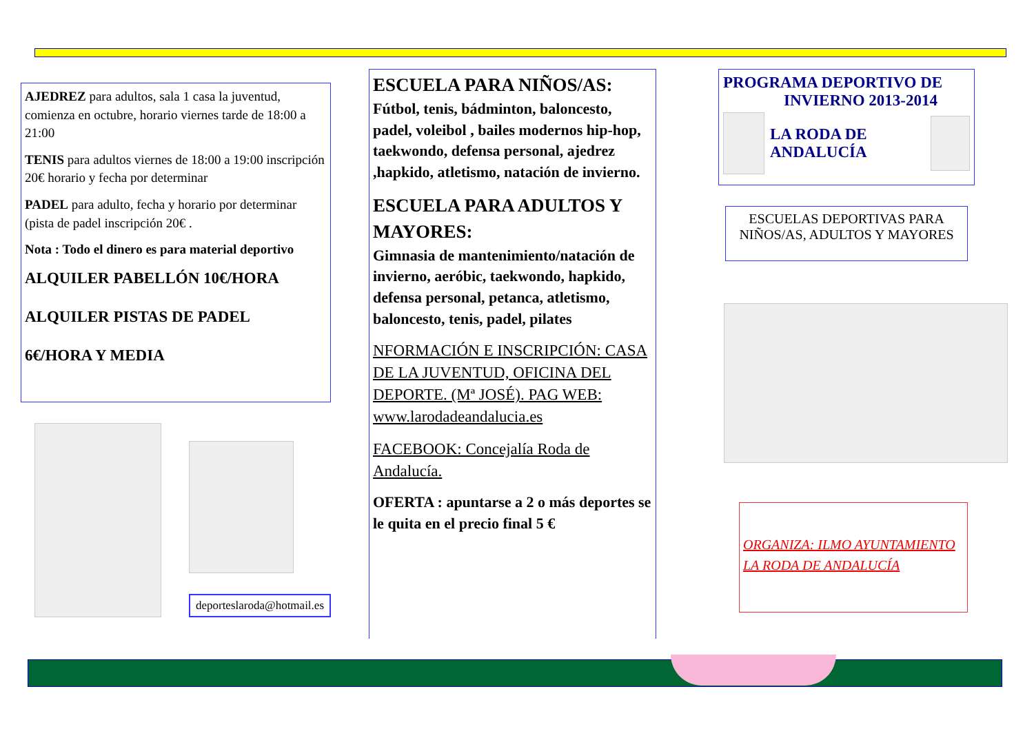AJEDREZ para adultos, sala 1 casa la juventud, comienza en octubre, horario viernes tarde de 18:00 a 21:00
TENIS para adultos viernes de 18:00 a 19:00 inscripción 20€ horario y fecha por determinar
PADEL para adulto, fecha y horario por determinar (pista de padel inscripción 20€ .
Nota : Todo el dinero es para material deportivo
ALQUILER PABELLÓN 10€/HORA
ALQUILER PISTAS DE PADEL
6€/HORA Y MEDIA
deporteslaroda@hotmail.es
ESCUELA PARA NIÑOS/AS:
Fútbol, tenis, bádminton, baloncesto, padel, voleibol , bailes modernos hip-hop, taekwondo, defensa personal, ajedrez ,hapkido, atletismo, natación de invierno.
ESCUELA PARA ADULTOS Y MAYORES:
Gimnasia de mantenimiento/natación de invierno, aeróbic, taekwondo, hapkido, defensa personal, petanca, atletismo, baloncesto, tenis, padel, pilates
NFORMACIÓN E INSCRIPCIÓN: CASA DE LA JUVENTUD, OFICINA DEL DEPORTE. (Mª JOSÉ). PAG WEB: www.larodadeandalucia.es
FACEBOOK: Concejalía Roda de Andalucía.
OFERTA : apuntarse a 2 o más deportes se le quita en el precio final 5 €
PROGRAMA DEPORTIVO DE
INVIERNO 2013-2014
LA RODA DE
ANDALUCÍA
ESCUELAS DEPORTIVAS PARA NIÑOS/AS, ADULTOS Y MAYORES
ORGANIZA: ILMO AYUNTAMIENTO LA RODA DE ANDALUCÍA